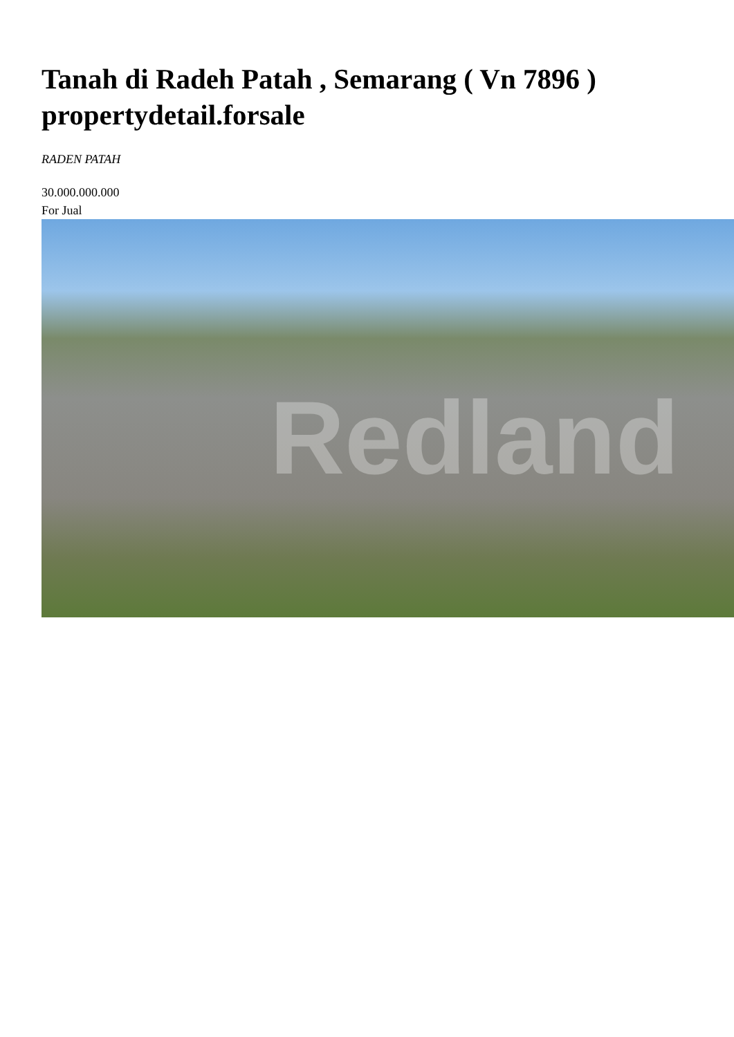Tanah di Radeh Patah , Semarang ( Vn 7896 )
propertydetail.forsale
RADEN PATAH
30.000.000.000
For Jual
Redland